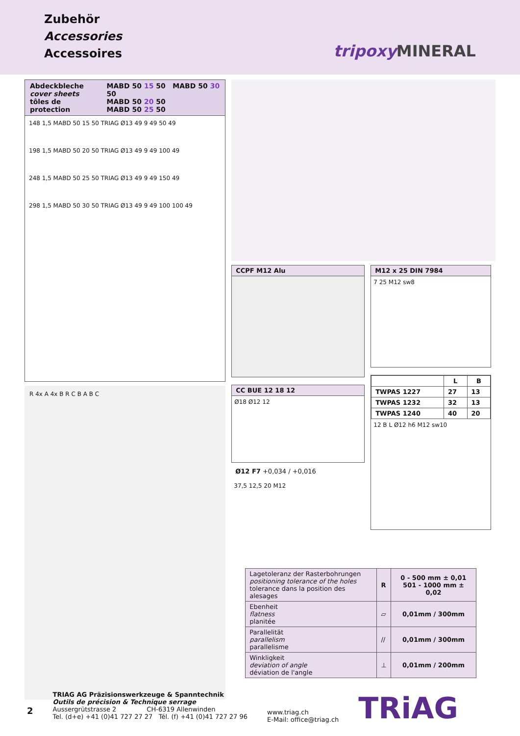Zubehör
Accessories
Accessoires
tripoxy MINERAL
Abdeckbleche
cover sheets
tôles de protection
MABD 50 15 50 MABD 50 30 50
MABD 50 20 50
MABD 50 25 50
148 1,5 MABD 50 15 50 TRIAG Ø13 49 9 49 50 49
198 1,5 MABD 50 20 50 TRIAG Ø13 49 9 49 100 49
248 1,5 MABD 50 25 50 TRIAG Ø13 49 9 49 150 49
298 1,5 MABD 50 30 50 TRIAG Ø13 49 9 49 100 100 49
R 4x A 4x B R C B A B C
CCPF M12 Alu
CC BUE 12 18 12
Ø18 Ø12 12
Ø12 F7 +0,034 / +0,016
37,5 12,5 20 M12
M12 x 25 DIN 7984
7 25 M12 sw8
| | L | B |
| --- | --- | --- |
| TWPAS 1227 | 27 | 13 |
| TWPAS 1232 | 32 | 13 |
| TWPAS 1240 | 40 | 20 |
12 B L Ø12 h6 M12 sw10
| Lagetoleranz der Rasterbohrungen positioning tolerance of the holes tolerance dans la position des alesages | R | 0 - 500 mm ± 0,01 501 - 1000 mm ± 0,02 |
| Ebenheit flatness planitée | ▱ | 0,01mm / 300mm |
| Parallelität parallelism parallelisme | // | 0,01mm / 300mm |
| Winkligkeit deviation of angle déviation de l'angle | ⊥ | 0,01mm / 200mm |
2
TRIAG AG Präzisionswerkzeuge & Spanntechnik
Outils de précision & Technique serrage
Aussergrütstrasse 2 CH-6319 Allenwinden
Tel. (d+e) +41 (0)41 727 27 27 Tél. (f) +41 (0)41 727 27 96
www.triag.ch
E-Mail: office@triag.ch
TRiAG